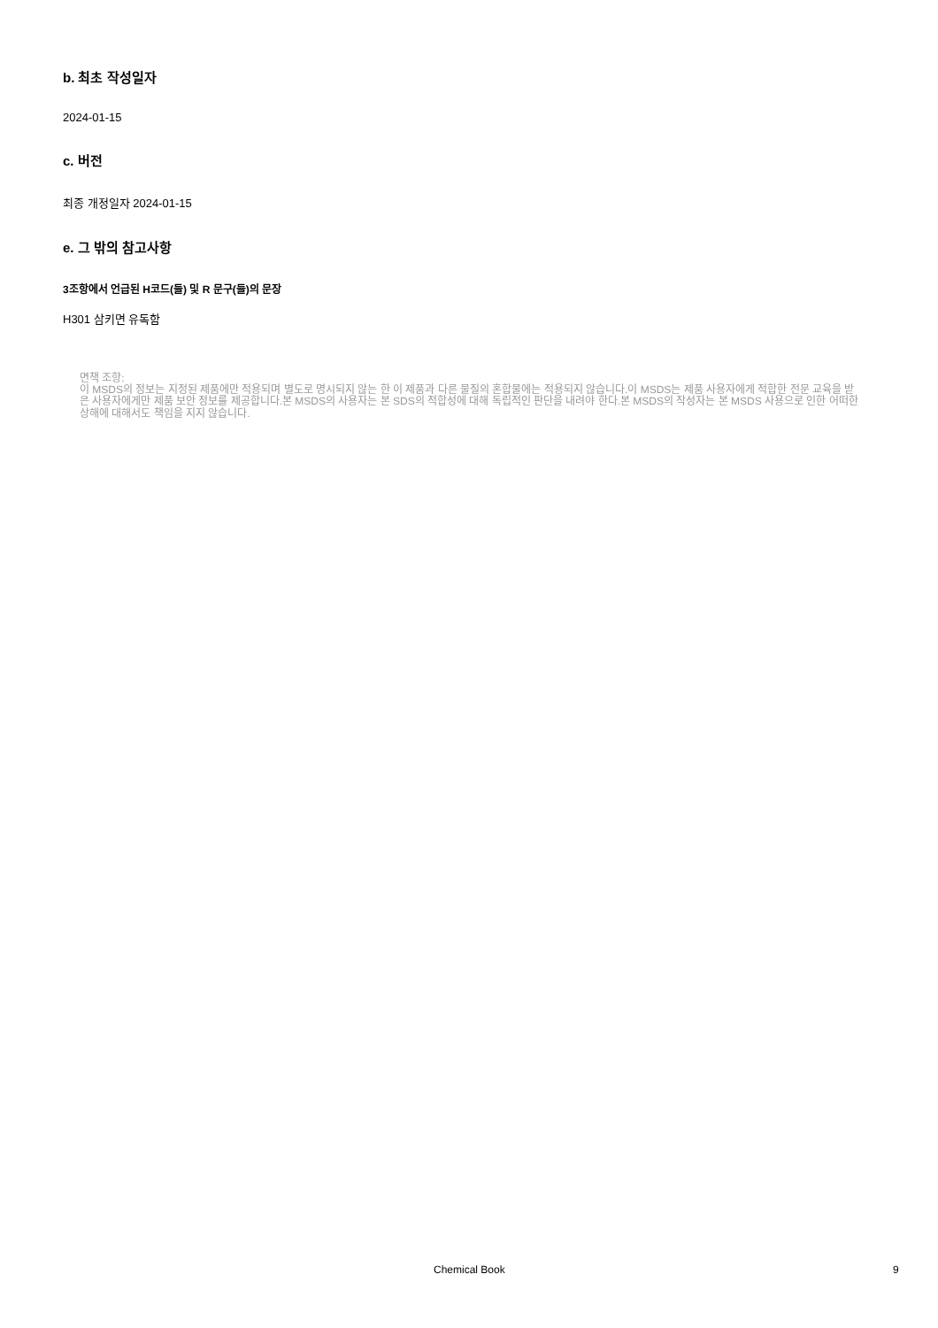b. 최초 작성일자
2024-01-15
c. 버전
최종 개정일자 2024-01-15
e. 그 밖의 참고사항
3조항에서 언급된 H코드(들) 및 R 문구(들)의 문장
H301 삼키면 유독함
면책 조항:
이 MSDS의 정보는 지정된 제품에만 적용되며 별도로 명시되지 않는 한 이 제품과 다른 물질의 혼합물에는 적용되지 않습니다.이 MSDS는 제품 사용자에게 적합한 전문 교육을 받은 사용자에게만 제품 보안 정보를 제공합니다.본 MSDS의 사용자는 본 SDS의 적합성에 대해 독립적인 판단을 내려야 한다.본 MSDS의 작성자는 본 MSDS 사용으로 인한 어떠한 상해에 대해서도 책임을 지지 않습니다.
Chemical Book 9